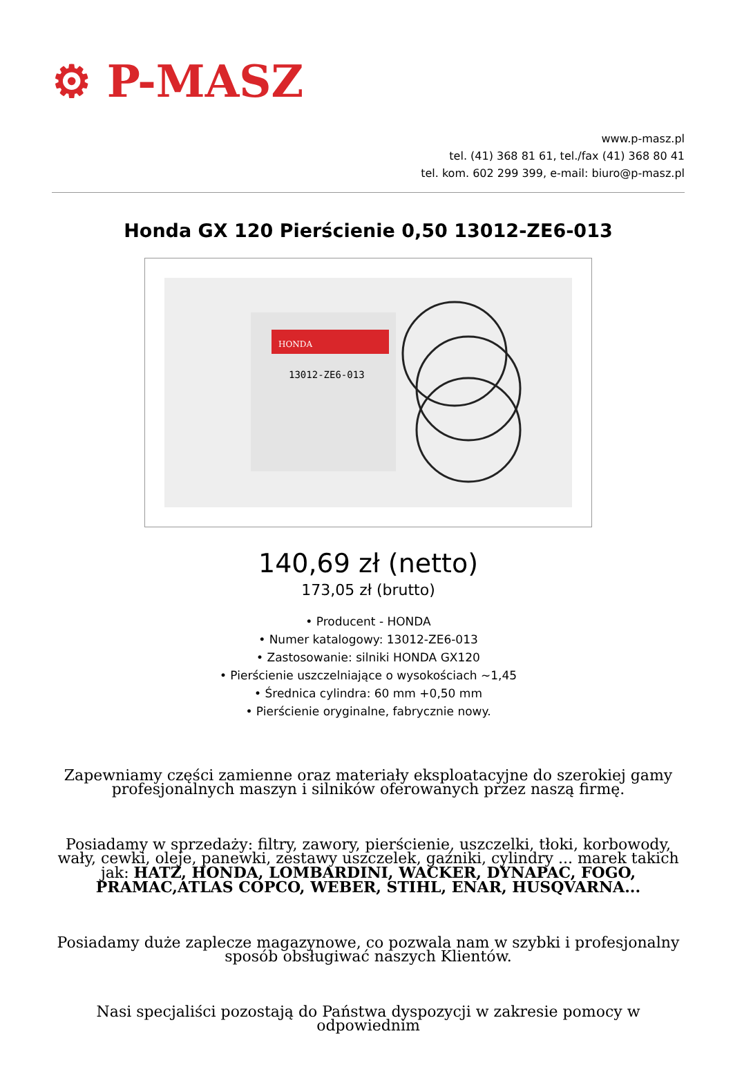⚙ P-MASZ
www.p-masz.pl
tel. (41) 368 81 61, tel./fax (41) 368 80 41
tel. kom. 602 299 399, e-mail: biuro@p-masz.pl
Honda GX 120 Pierścienie 0,50 13012-ZE6-013
HONDA
13012-ZE6-013
140,69 zł (netto)
173,05 zł (brutto)
• Producent - HONDA
• Numer katalogowy: 13012-ZE6-013
• Zastosowanie: silniki HONDA GX120
• Pierścienie uszczelniające o wysokościach ~1,45
• Średnica cylindra: 60 mm +0,50 mm
• Pierścienie oryginalne, fabrycznie nowy.
Zapewniamy części zamienne oraz materiały eksploatacyjne do szerokiej gamy profesjonalnych maszyn i silników oferowanych przez naszą firmę.
Posiadamy w sprzedaży: filtry, zawory, pierścienie, uszczelki, tłoki, korbowody, wały, cewki, oleje, panewki, zestawy uszczelek, gaźniki, cylindry ... marek takich jak: HATZ, HONDA, LOMBARDINI, WACKER, DYNAPAC, FOGO, PRAMAC,ATLAS COPCO, WEBER, STIHL, ENAR, HUSQVARNA...
Posiadamy duże zaplecze magazynowe, co pozwala nam w szybki i profesjonalny sposób obsługiwać naszych Klientów.
Nasi specjaliści pozostają do Państwa dyspozycji w zakresie pomocy w odpowiednim